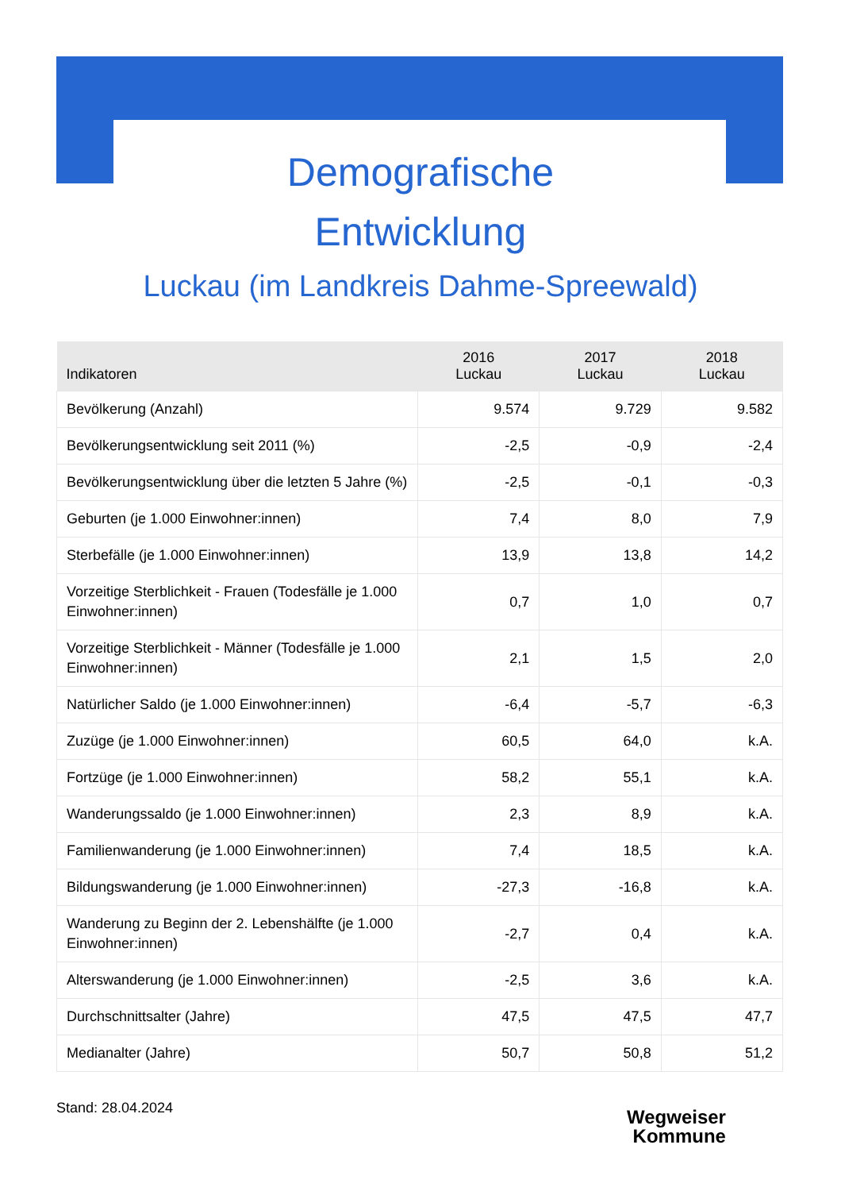Demografische
Entwicklung
Luckau (im Landkreis Dahme-Spreewald)
| Indikatoren | 2016 Luckau | 2017 Luckau | 2018 Luckau |
| --- | --- | --- | --- |
| Bevölkerung (Anzahl) | 9.574 | 9.729 | 9.582 |
| Bevölkerungsentwicklung seit 2011 (%) | -2,5 | -0,9 | -2,4 |
| Bevölkerungsentwicklung über die letzten 5 Jahre (%) | -2,5 | -0,1 | -0,3 |
| Geburten (je 1.000 Einwohner:innen) | 7,4 | 8,0 | 7,9 |
| Sterbefälle (je 1.000 Einwohner:innen) | 13,9 | 13,8 | 14,2 |
| Vorzeitige Sterblichkeit - Frauen (Todesfälle je 1.000 Einwohner:innen) | 0,7 | 1,0 | 0,7 |
| Vorzeitige Sterblichkeit - Männer (Todesfälle je 1.000 Einwohner:innen) | 2,1 | 1,5 | 2,0 |
| Natürlicher Saldo (je 1.000 Einwohner:innen) | -6,4 | -5,7 | -6,3 |
| Zuzüge (je 1.000 Einwohner:innen) | 60,5 | 64,0 | k.A. |
| Fortzüge (je 1.000 Einwohner:innen) | 58,2 | 55,1 | k.A. |
| Wanderungssaldo (je 1.000 Einwohner:innen) | 2,3 | 8,9 | k.A. |
| Familienwanderung (je 1.000 Einwohner:innen) | 7,4 | 18,5 | k.A. |
| Bildungswanderung (je 1.000 Einwohner:innen) | -27,3 | -16,8 | k.A. |
| Wanderung zu Beginn der 2. Lebenshälfte (je 1.000 Einwohner:innen) | -2,7 | 0,4 | k.A. |
| Alterswanderung (je 1.000 Einwohner:innen) | -2,5 | 3,6 | k.A. |
| Durchschnittsalter (Jahre) | 47,5 | 47,5 | 47,7 |
| Medianalter (Jahre) | 50,7 | 50,8 | 51,2 |
Stand: 28.04.2024
Wegweiser
Kommune